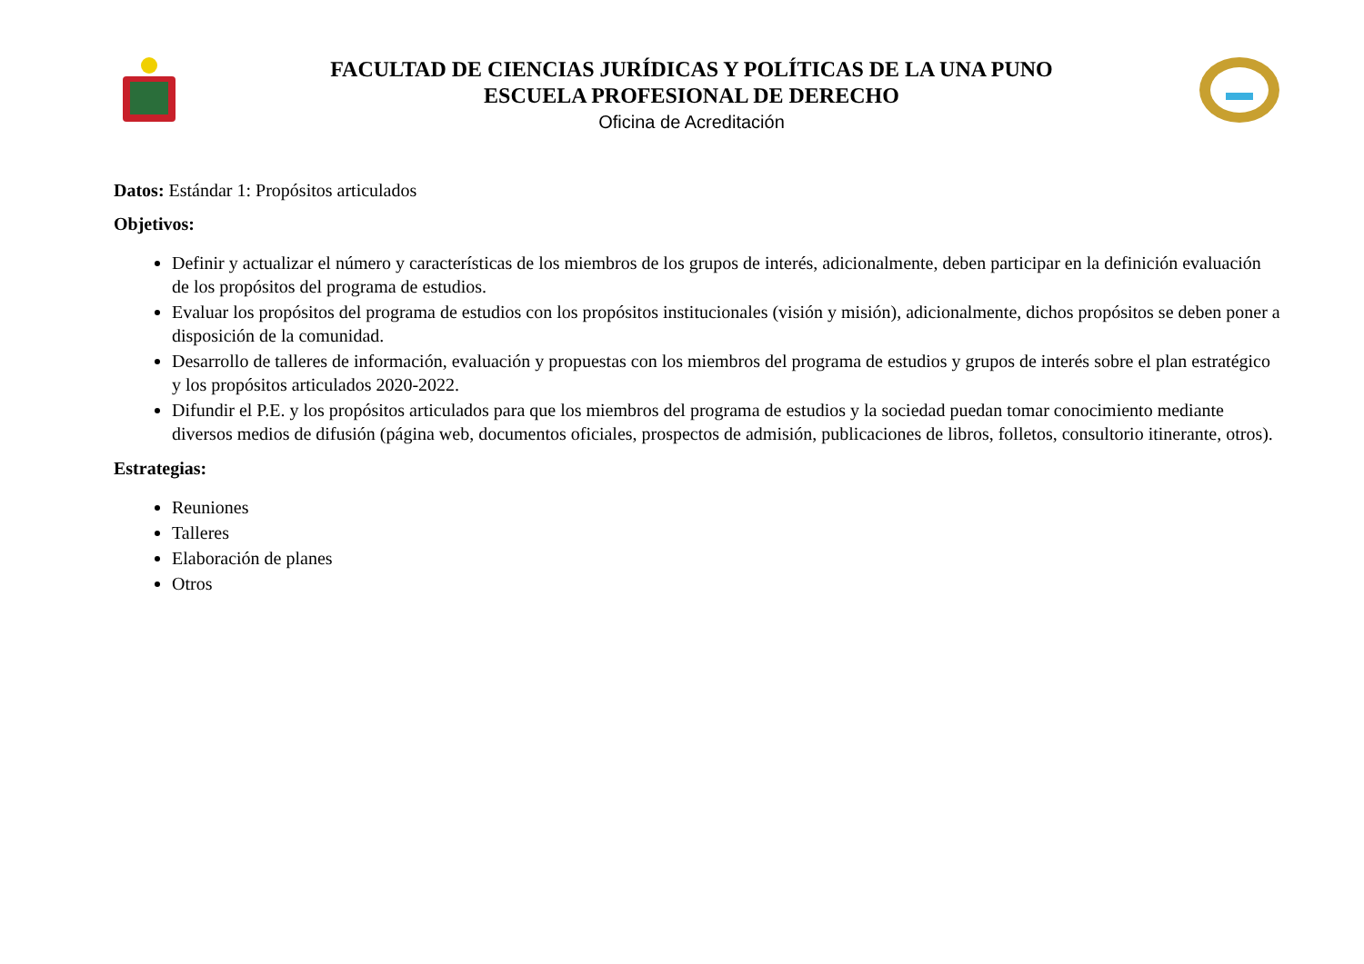FACULTAD DE CIENCIAS JURÍDICAS Y POLÍTICAS DE LA UNA PUNO
ESCUELA PROFESIONAL DE DERECHO
Oficina de Acreditación
Datos: Estándar 1: Propósitos articulados
Objetivos:
Definir y actualizar el número y características de los miembros de los grupos de interés, adicionalmente, deben participar en la definición evaluación de los propósitos del programa de estudios.
Evaluar los propósitos del programa de estudios con los propósitos institucionales (visión y misión), adicionalmente, dichos propósitos se deben poner a disposición de la comunidad.
Desarrollo de talleres de información, evaluación y propuestas con los miembros del programa de estudios y grupos de interés sobre el plan estratégico y los propósitos articulados 2020-2022.
Difundir el P.E. y los propósitos articulados para que los miembros del programa de estudios y la sociedad puedan tomar conocimiento mediante diversos medios de difusión (página web, documentos oficiales, prospectos de admisión, publicaciones de libros, folletos, consultorio itinerante, otros).
Estrategias:
Reuniones
Talleres
Elaboración de planes
Otros